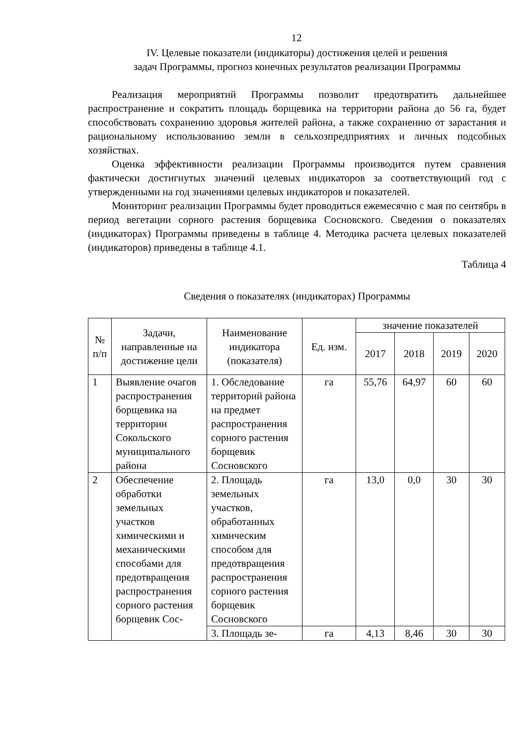12
IV. Целевые показатели (индикаторы) достижения целей и решения
задач Программы, прогноз конечных результатов реализации Программы
Реализация мероприятий Программы позволит предотвратить дальнейшее распространение и сократить площадь борщевика на территории района до 56 га, будет способствовать сохранению здоровья жителей района, а также сохранению от зарастания и рациональному использованию земли в сельхозпредприятиях и личных подсобных хозяйствах.
Оценка эффективности реализации Программы производится путем сравнения фактически достигнутых значений целевых индикаторов за соответствующий год с утвержденными на год значениями целевых индикаторов и показателей.
Мониторинг реализации Программы будет проводиться ежемесячно с мая по сентябрь в период вегетации сорного растения борщевика Сосновского. Сведения о показателях (индикаторах) Программы приведены в таблице 4. Методика расчета целевых показателей (индикаторов) приведены в таблице 4.1.
Таблица 4
Сведения о показателях (индикаторах) Программы
| № п/п | Задачи, направленные на достижение цели | Наименование индикатора (показателя) | Ед. изм. | значение показателей | | | |
| --- | --- | --- | --- | --- | --- | --- | --- |
| | | | | 2017 | 2018 | 2019 | 2020 |
| 1 | Выявление очагов распространения борщевика на территории Сокольского муниципального района | 1. Обследование территорий района на предмет распространения сорного растения борщевик Сосновского | га | 55,76 | 64,97 | 60 | 60 |
| 2 | Обеспечение обработки земельных участков химическими и механическими способами для предотвращения распространения сорного растения борщевик Сос- | 2. Площадь земельных участков, обработанных химическим способом для предотвращения распространения сорного растения борщевик Сосновского | га | 13,0 | 0,0 | 30 | 30 |
| | | 3. Площадь зе- | га | 4,13 | 8,46 | 30 | 30 |